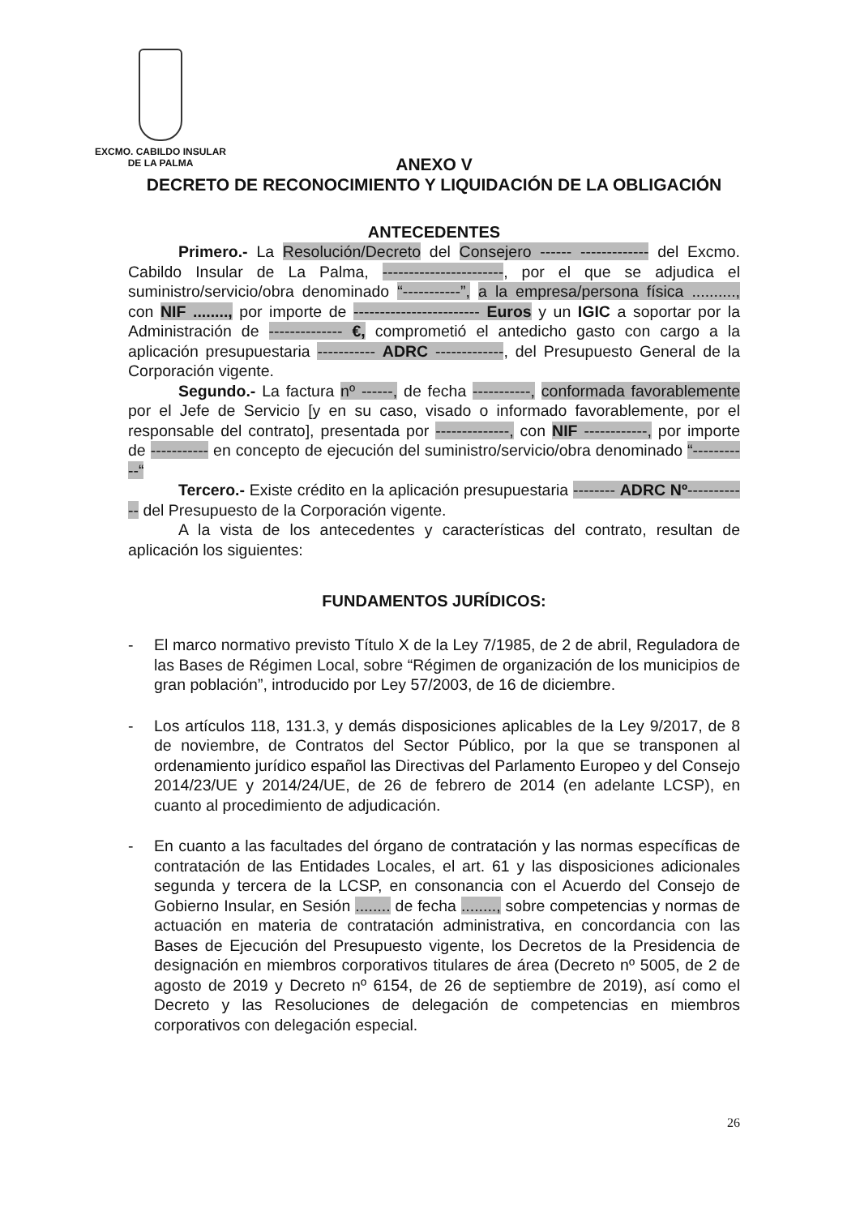EXCMO. CABILDO INSULAR
DE LA PALMA
ANEXO V
DECRETO DE RECONOCIMIENTO Y LIQUIDACIÓN DE LA OBLIGACIÓN
ANTECEDENTES
Primero.- La Resolución/Decreto del Consejero ------ ------------- del Excmo. Cabildo Insular de La Palma, -----------------------, por el que se adjudica el suministro/servicio/obra denominado “-----------”, a la empresa/persona física .........., con NIF ........, por importe de ------------------------ Euros y un IGIC a soportar por la Administración de -------------- €, comprometió el antedicho gasto con cargo a la aplicación presupuestaria ----------- ADRC -------------, del Presupuesto General de la Corporación vigente.
Segundo.- La factura nº ------, de fecha -----------, conformada favorablemente por el Jefe de Servicio [y en su caso, visado o informado favorablemente, por el responsable del contrato], presentada por --------------, con NIF ------------, por importe de ----------- en concepto de ejecución del suministro/servicio/obra denominado “-----------“
Tercero.- Existe crédito en la aplicación presupuestaria -------- ADRC Nº------------ del Presupuesto de la Corporación vigente.
A la vista de los antecedentes y características del contrato, resultan de aplicación los siguientes:
FUNDAMENTOS JURÍDICOS:
- El marco normativo previsto Título X de la Ley 7/1985, de 2 de abril, Reguladora de las Bases de Régimen Local, sobre “Régimen de organización de los municipios de gran población”, introducido por Ley 57/2003, de 16 de diciembre.
- Los artículos 118, 131.3, y demás disposiciones aplicables de la Ley 9/2017, de 8 de noviembre, de Contratos del Sector Público, por la que se transponen al ordenamiento jurídico español las Directivas del Parlamento Europeo y del Consejo 2014/23/UE y 2014/24/UE, de 26 de febrero de 2014 (en adelante LCSP), en cuanto al procedimiento de adjudicación.
- En cuanto a las facultades del órgano de contratación y las normas específicas de contratación de las Entidades Locales, el art. 61 y las disposiciones adicionales segunda y tercera de la LCSP, en consonancia con el Acuerdo del Consejo de Gobierno Insular, en Sesión ........ de fecha ........, sobre competencias y normas de actuación en materia de contratación administrativa, en concordancia con las Bases de Ejecución del Presupuesto vigente, los Decretos de la Presidencia de designación en miembros corporativos titulares de área (Decreto nº 5005, de 2 de agosto de 2019 y Decreto nº 6154, de 26 de septiembre de 2019), así como el Decreto y las Resoluciones de delegación de competencias en miembros corporativos con delegación especial.
26